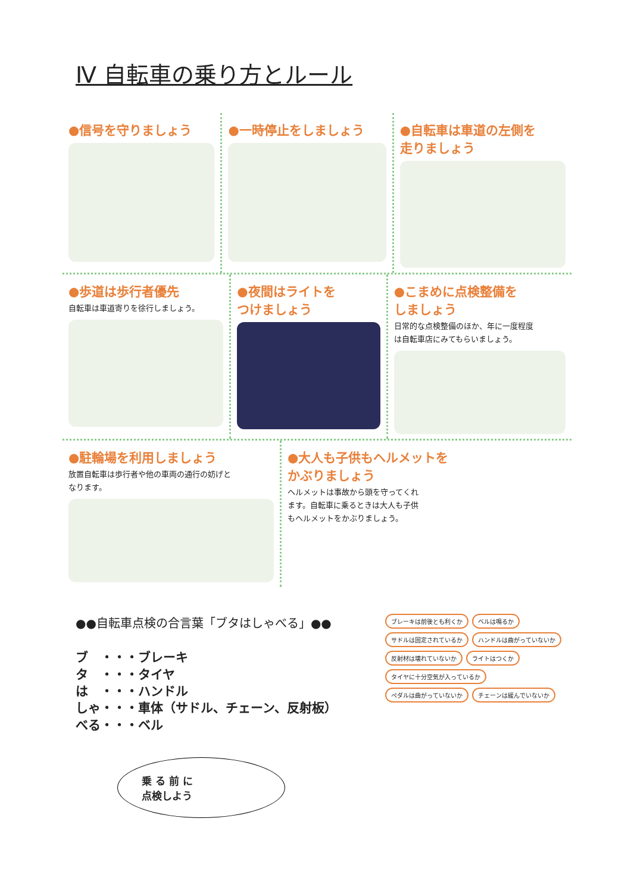Ⅳ 自転車の乗り方とルール
●信号を守りましょう ●一時停止をしましょう ●自転車は車道の左側を
走りましょう
●歩道は歩行者優先
自転車は車道寄りを徐行しましょう。
●夜間はライトを
つけましょう
●こまめに点検整備を
しましょう
日常的な点検整備のほか、年に一度程度
は自転車店にみてもらいましょう。
●駐輪場を利用しましょう
放置自転車は歩行者や他の車両の通行の妨げと
なります。
●大人も子供もヘルメットを
かぶりましょう
ヘルメットは事故から頭を守ってくれます。自転車に乗るときは大人も子供もヘルメットをかぶりましょう。
●●自転車点検の合言葉「ブタはしゃべる」●●
ブ　・・・ブレーキ
タ　・・・タイヤ
は　・・・ハンドル
しゃ・・・車体（サドル、チェーン、反射板）
べる・・・ベル
乗 る 前 に
点検しよう
ブレーキは前後とも利くか ベルは鳴るか サドルは固定されているか ハンドルは曲がっていないか 反射材は壊れていないか ライトはつくか タイヤに十分空気が入っているか ペダルは曲がっていないか チェーンは緩んでいないか